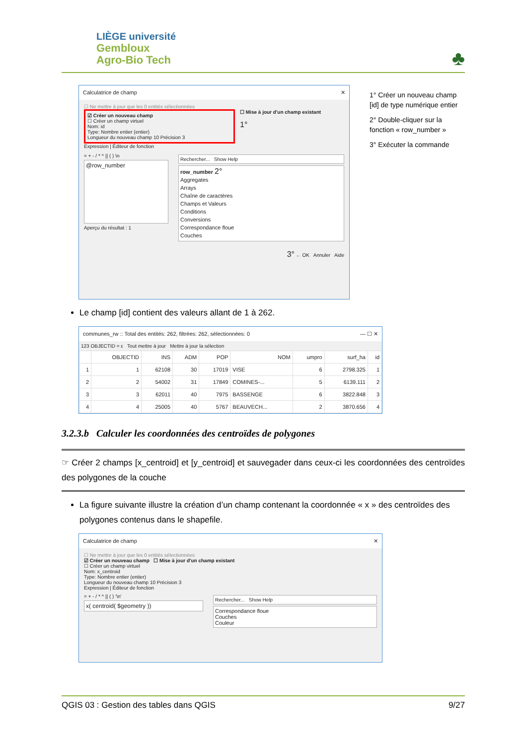LIÈGE université
Gembloux
Agro-Bio Tech
♣
Calculatrice de champ ✕
☐ Ne mettre à jour que les 0 entités sélectionnées
☑ Créer un nouveau champ
☐ Créer un champ virtuel
Nom: id
Type: Nombre entier (entier)
Longueur du nouveau champ 10 Précision 3
☐ Mise à jour d'un champ existant
1°
Expression | Éditeur de fonction
= + - / * ^ || ( ) \n
@row_number
Aperçu du résultat : 1
Rechercher... Show Help
row_number 2°
Aggregates
Arrays
Chaîne de caractères
Champs et Valeurs
Conditions
Conversions
Correspondance floue
Couches
3° ← OK Annuler Aide
1° Créer un nouveau champ [id] de type numérique entier
2° Double-cliquer sur la fonction « row_number »
3° Exécuter la commande
Le champ [id] contient des valeurs allant de 1 à 262.
communes_rw :: Total des entités: 262, filtrées: 262, sélectionnées: 0 — ☐ ✕
123 OBJECTID = ε Tout mettre à jour Mettre à jour la sélection
| | OBJECTID | INS | ADM | POP | NOM | umpro | surf_ha | id |
| --- | --- | --- | --- | --- | --- | --- | --- | --- |
| 1 | 1 | 62108 | 30 | 17019 | VISE | 6 | 2798.325 | 1 |
| 2 | 2 | 54002 | 31 | 17849 | COMINES-... | 5 | 6139.111 | 2 |
| 3 | 3 | 62011 | 40 | 7975 | BASSENGE | 6 | 3822.848 | 3 |
| 4 | 4 | 25005 | 40 | 5767 | BEAUVECH... | 2 | 3870.656 | 4 |
3.2.3.b Calculer les coordonnées des centroïdes de polygones
☞ Créer 2 champs [x_centroid] et [y_centroid] et sauvegader dans ceux-ci les coordonnées des centroïdes des polygones de la couche
La figure suivante illustre la création d’un champ contenant la coordonnée « x » des centroïdes des polygones contenus dans le shapefile.
Calculatrice de champ ✕
☐ Ne mettre à jour que les 0 entités sélectionnées
☑ Créer un nouveau champ ☐ Mise à jour d'un champ existant
☐ Créer un champ virtuel
Nom: x_centroid
Type: Nombre entier (entier)
Longueur du nouveau champ 10 Précision 3
Expression | Éditeur de fonction
= + - / * ^ || ( ) '\n'
x( centroid( $geometry ))
Rechercher... Show Help
Correspondance floue
Couches
Couleur
QGIS 03 : Gestion des tables dans QGIS 9/27